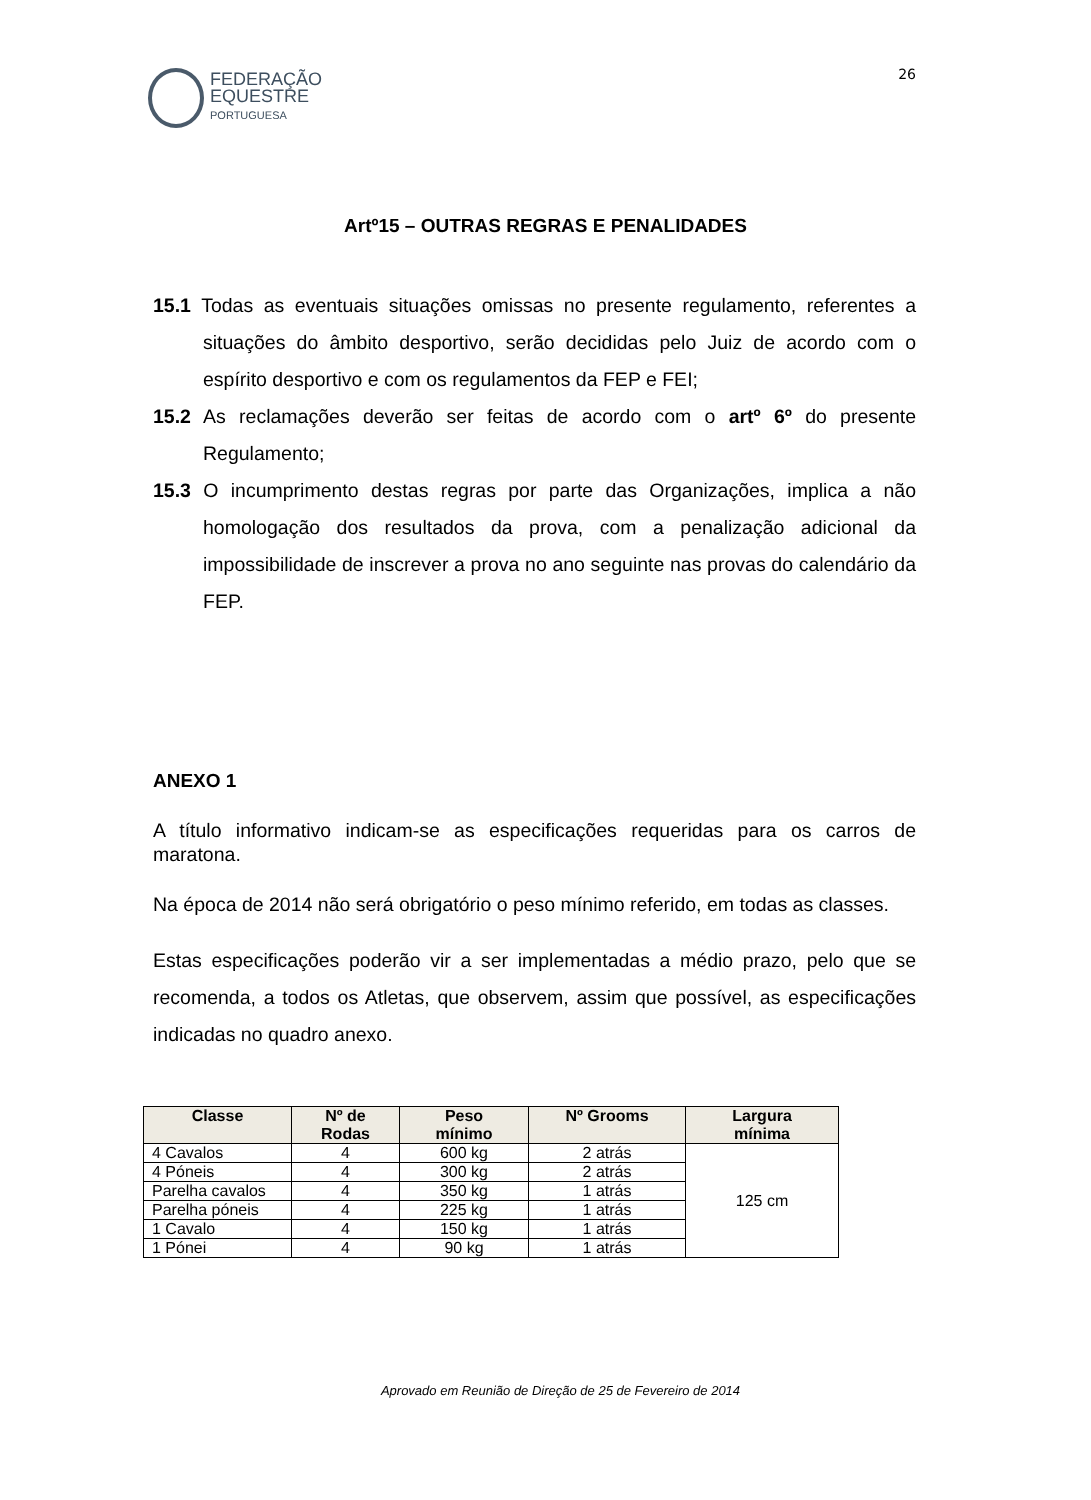FEDERAÇÃO
EQUESTRE
PORTUGUESA
26
Artº15 – OUTRAS REGRAS E PENALIDADES
15.1 Todas as eventuais situações omissas no presente regulamento, referentes a situações do âmbito desportivo, serão decididas pelo Juiz de acordo com o espírito desportivo e com os regulamentos da FEP e FEI;
15.2 As reclamações deverão ser feitas de acordo com o artº 6º do presente Regulamento;
15.3 O incumprimento destas regras por parte das Organizações, implica a não homologação dos resultados da prova, com a penalização adicional da impossibilidade de inscrever a prova no ano seguinte nas provas do calendário da FEP.
ANEXO 1
A título informativo indicam-se as especificações requeridas para os carros de maratona.
Na época de 2014 não será obrigatório o peso mínimo referido, em todas as classes.
Estas especificações poderão vir a ser implementadas a médio prazo, pelo que se recomenda, a todos os Atletas, que observem, assim que possível, as especificações indicadas no quadro anexo.
| Classe | Nº de Rodas | Peso mínimo | Nº Grooms | Largura mínima |
| --- | --- | --- | --- | --- |
| 4 Cavalos | 4 | 600 kg | 2 atrás | 125 cm |
| 4 Póneis | 4 | 300 kg | 2 atrás | |
| Parelha cavalos | 4 | 350 kg | 1 atrás | |
| Parelha póneis | 4 | 225 kg | 1 atrás | |
| 1 Cavalo | 4 | 150 kg | 1 atrás | |
| 1 Pónei | 4 | 90 kg | 1 atrás | |
Aprovado em Reunião de Direção de 25 de Fevereiro de 2014